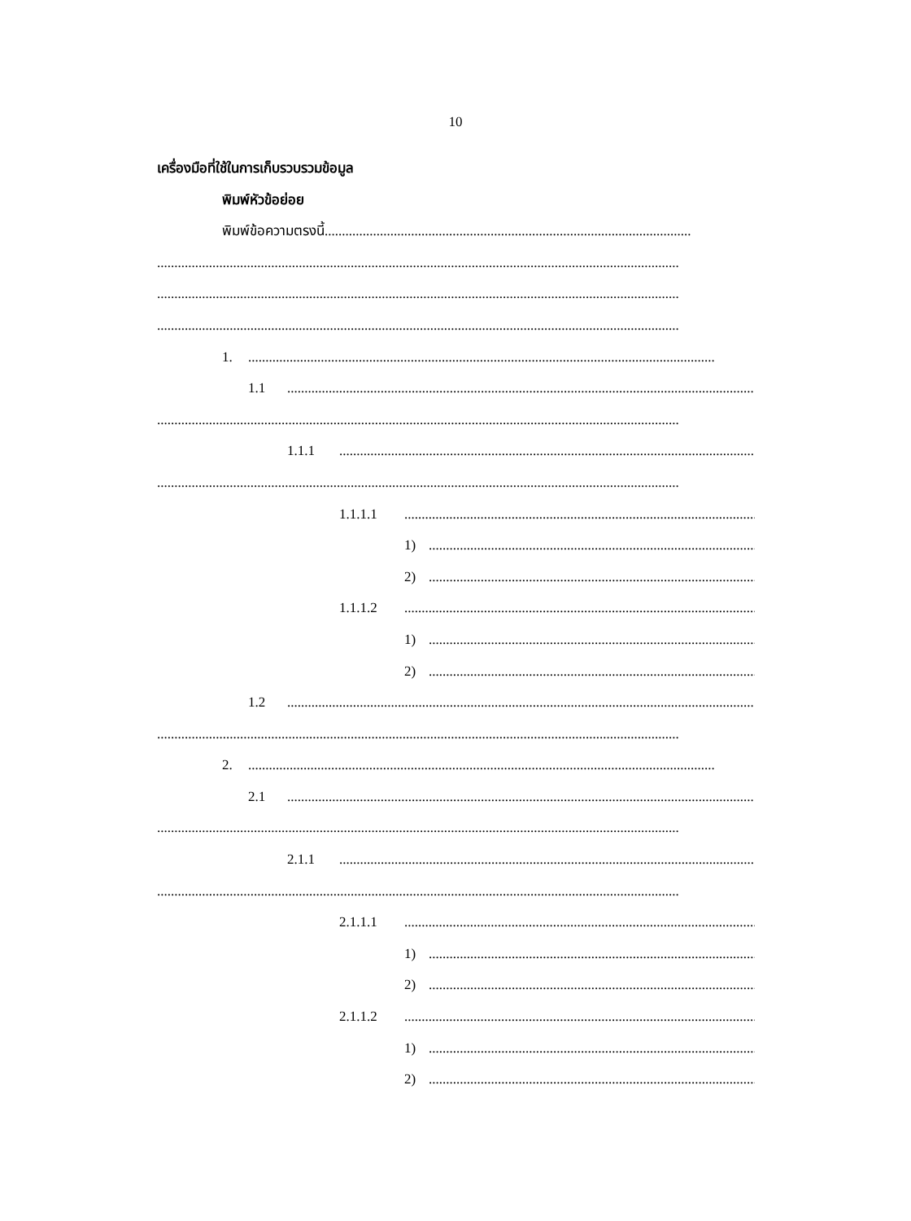10
เครื่องมือที่ใช้ในการเก็บรวบรวมข้อมูล
พิมพ์หัวข้อย่อย
พิมพ์ข้อความตรงนี้..........................................................................................................
.......................................................................................................................................................
.......................................................................................................................................................
.......................................................................................................................................................
1........................................................................................................................................
1.1.......................................................................................................................................
.......................................................................................................................................................
1.1.1.......................................................................................................................................
.......................................................................................................................................................
1.1.1.1.......................................................................................................................................
1).......................................................................................................................................
2).......................................................................................................................................
1.1.1.2.......................................................................................................................................
1).......................................................................................................................................
2).......................................................................................................................................
1.2.......................................................................................................................................
.......................................................................................................................................................
2........................................................................................................................................
2.1.......................................................................................................................................
.......................................................................................................................................................
2.1.1.......................................................................................................................................
.......................................................................................................................................................
2.1.1.1.......................................................................................................................................
1).......................................................................................................................................
2).......................................................................................................................................
2.1.1.2.......................................................................................................................................
1).......................................................................................................................................
2).......................................................................................................................................